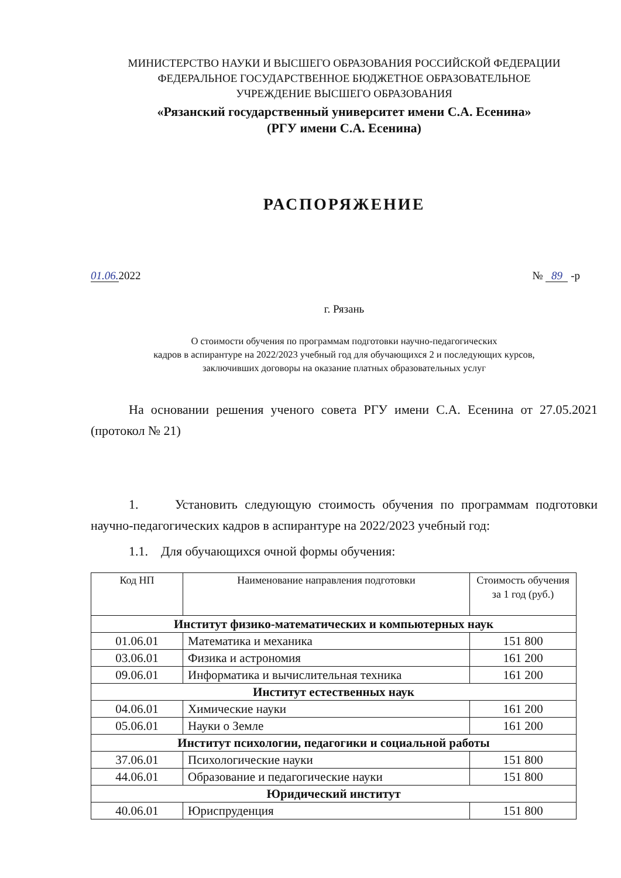МИНИСТЕРСТВО НАУКИ И ВЫСШЕГО ОБРАЗОВАНИЯ РОССИЙСКОЙ ФЕДЕРАЦИИ
ФЕДЕРАЛЬНОЕ ГОСУДАРСТВЕННОЕ БЮДЖЕТНОЕ ОБРАЗОВАТЕЛЬНОЕ
УЧРЕЖДЕНИЕ ВЫСШЕГО ОБРАЗОВАНИЯ
«Рязанский государственный университет имени С.А. Есенина»
(РГУ имени С.А. Есенина)
РАСПОРЯЖЕНИЕ
01.06. 2022 № 89 -р
г. Рязань
О стоимости обучения по программам подготовки научно-педагогических
кадров в аспирантуре на 2022/2023 учебный год для обучающихся 2 и последующих курсов,
заключивших договоры на оказание платных образовательных услуг
На основании решения ученого совета РГУ имени С.А. Есенина от 27.05.2021 (протокол № 21)
1. Установить следующую стоимость обучения по программам подготовки научно-педагогических кадров в аспирантуре на 2022/2023 учебный год:
1.1. Для обучающихся очной формы обучения:
| Код НП | Наименование направления подготовки | Стоимость обучения за 1 год (руб.) |
| --- | --- | --- |
| Институт физико-математических и компьютерных наук | | |
| 01.06.01 | Математика и механика | 151 800 |
| 03.06.01 | Физика и астрономия | 161 200 |
| 09.06.01 | Информатика и вычислительная техника | 161 200 |
| Институт естественных наук | | |
| 04.06.01 | Химические науки | 161 200 |
| 05.06.01 | Науки о Земле | 161 200 |
| Институт психологии, педагогики и социальной работы | | |
| 37.06.01 | Психологические науки | 151 800 |
| 44.06.01 | Образование и педагогические науки | 151 800 |
| Юридический институт | | |
| 40.06.01 | Юриспруденция | 151 800 |